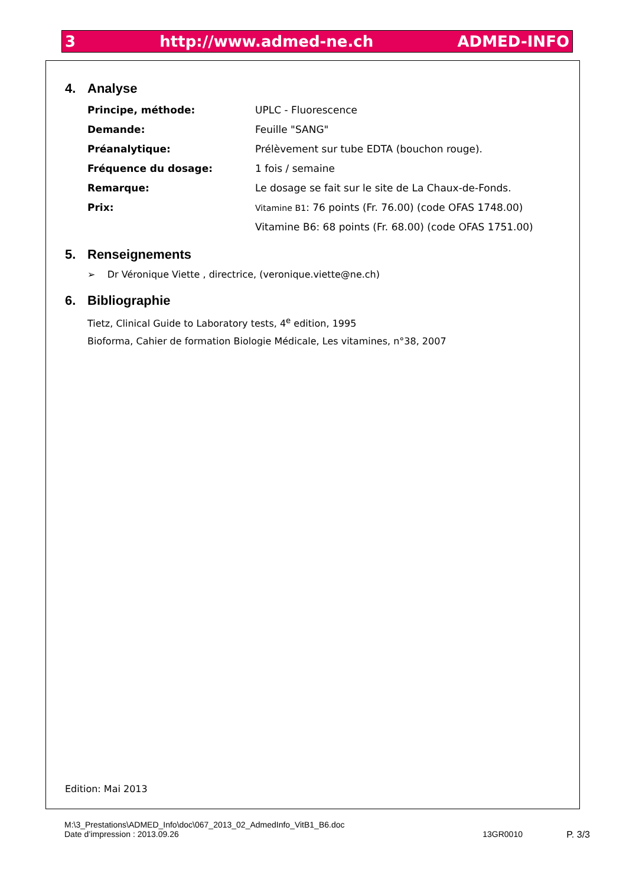3 http://www.admed-ne.ch ADMED-INFO
4. Analyse
Principe, méthode: UPLC - Fluorescence
Demande: Feuille "SANG"
Préanalytique:
Prélèvement sur tube EDTA (bouchon rouge).
Fréquence du dosage: 1 fois / semaine
Remarque:
Le dosage se fait sur le site de La Chaux-de-Fonds.
Prix:
Vitamine B1: 76 points (Fr. 76.00) (code OFAS 1748.00)
Vitamine B6: 68 points (Fr. 68.00) (code OFAS 1751.00)
5. Renseignements
➢ Dr Véronique Viette , directrice, (veronique.viette@ne.ch)
6. Bibliographie
Tietz, Clinical Guide to Laboratory tests, 4<sup>e</sup> edition, 1995
Bioforma, Cahier de formation Biologie Médicale, Les vitamines, n°38, 2007
Edition: Mai 2013
M:\3_Prestations\ADMED_Info\doc\067_2013_02_AdmedInfo_VitB1_B6.doc
Date d’impression : 2013.09.26 13GR0010 P. 3/3